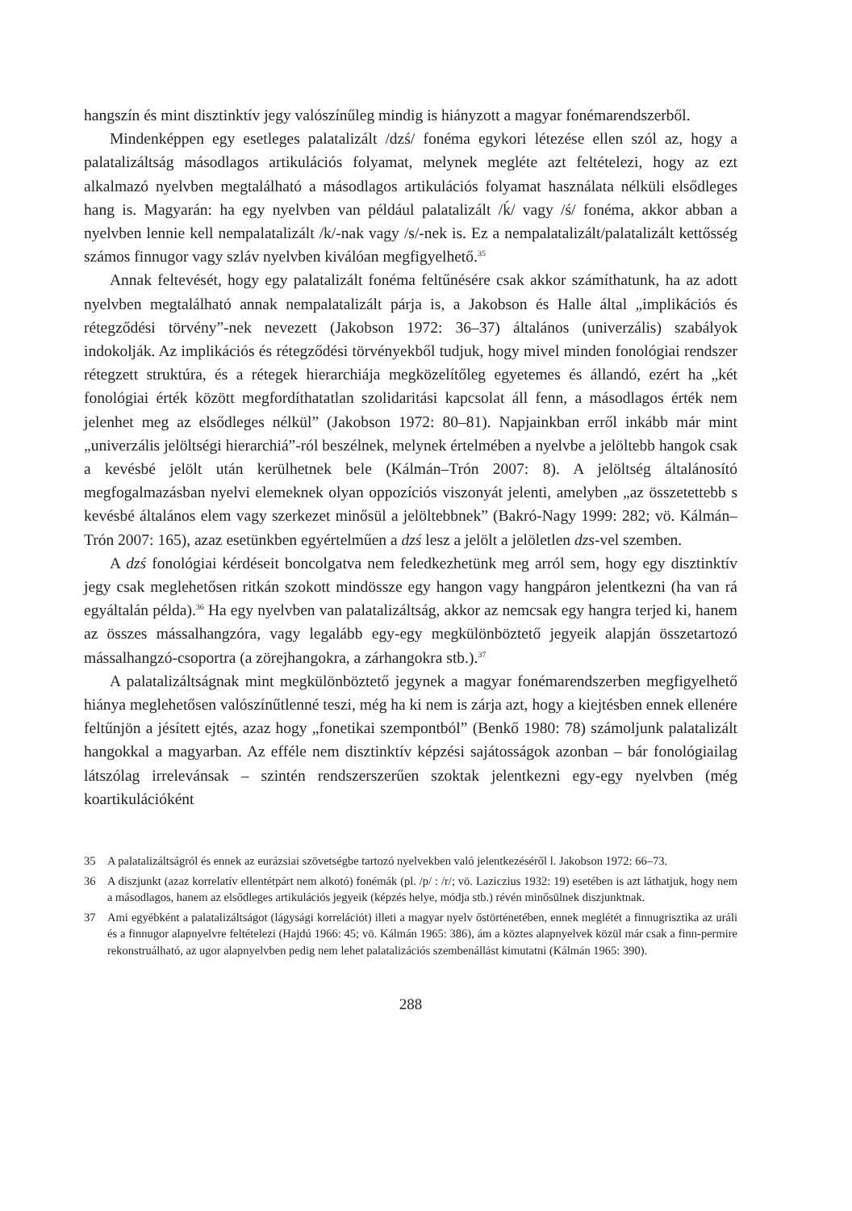hangszín és mint disztinktív jegy valószínűleg mindig is hiányzott a magyar fonéma­rendszerből.
Mindenképpen egy esetleges palatalizált /dzś/ fonéma egykori létezése ellen szól az, hogy a palatalizáltság másodlagos artikulációs folyamat, melynek megléte azt feltéte­lezi, hogy az ezt alkalmazó nyelvben megtalálható a másodlagos artikulációs folyamat használata nélküli elsődleges hang is. Magyarán: ha egy nyelvben van például palata­lizált /ḱ/ vagy /ś/ fonéma, akkor abban a nyelvben lennie kell nempalatalizált /k/-nak vagy /s/-nek is. Ez a nempalatalizált/palatalizált kettősség számos finnugor vagy szláv nyelvben kiválóan megfigyelhető.<sup>35</sup>
Annak feltevését, hogy egy palatalizált fonéma feltűnésére csak akkor számíthatunk, ha az adott nyelvben megtalálható annak nempalatalizált párja is, a Jakobson és Halle által „implikációs és rétegződési törvény”-nek nevezett (Jakobson 1972: 36–37) általános (univerzális) szabályok indokolják. Az implikációs és rétegződési törvényekből tudjuk, hogy mivel minden fonológiai rendszer rétegzett struktúra, és a rétegek hierarchiája megközelítőleg egyetemes és állandó, ezért ha „két fonológiai érték között megfordítha­tatlan szolidaritási kapcsolat áll fenn, a másodlagos érték nem jelenhet meg az elsődle­ges nélkül” (Jakobson 1972: 80–81). Napjainkban erről inkább már mint „univerzális je­löltségi hierarchiá”-ról beszélnek, melynek értelmében a nyelvbe a jelöltebb hangok csak a kevésbé jelölt után kerülhetnek bele (Kálmán–Trón 2007: 8). A jelöltség általánosító megfogalmazásban nyelvi elemeknek olyan oppozíciós viszonyát jelenti, amelyben „az összetettebb s kevésbé általános elem vagy szerkezet minősül a jelöltebbnek” (Bakró-Nagy 1999: 282; vö. Kálmán–Trón 2007: 165), azaz esetünkben egyértelműen a dzś lesz a jelölt a jelöletlen dzs-vel szemben.
A dzś fonológiai kérdéseit boncolgatva nem feledkezhetünk meg arról sem, hogy egy disztinktív jegy csak meglehetősen ritkán szokott mindössze egy hangon vagy hangpáron jelentkezni (ha van rá egyáltalán példa).<sup>36</sup> Ha egy nyelvben van palatali­záltság, akkor az nemcsak egy hangra terjed ki, hanem az összes mássalhangzóra, vagy legalább egy-egy megkülönböztető jegyeik alapján összetartozó mássalhangzó-cso­portra (a zörejhangokra, a zárhangokra stb.).<sup>37</sup>
A palatalizáltságnak mint megkülönböztető jegynek a magyar fonémarendszerben megfigyelhető hiánya meglehetősen valószínűtlenné teszi, még ha ki nem is zárja azt, hogy a kiejtésben ennek ellenére feltűnjön a jésített ejtés, azaz hogy „fonetikai szempont­ból” (Benkő 1980: 78) számoljunk palatalizált hangokkal a magyarban. Az efféle nem disztinktív képzési sajátosságok azonban – bár fonológiailag látszólag irrelevánsak – szintén rendszerszerűen szoktak jelentkezni egy-egy nyelvben (még koartikulációként
35 A palatalizáltságról és ennek az eurázsiai szövetségbe tartozó nyelvekben való jelentkezéséről l. Jakobson 1972: 66–73.
36 A diszjunkt (azaz korrelatív ellentétpárt nem alkotó) fonémák (pl. /p/ : /r/; vö. Laziczius 1932: 19) esetében is azt láthatjuk, hogy nem a másodlagos, hanem az elsődleges artikulációs jegyeik (képzés helye, módja stb.) révén minősülnek diszjunktnak.
37 Ami egyébként a palatalizáltságot (lágysági korrelációt) illeti a magyar nyelv őstörténetében, ennek meglétét a finnugrisztika az uráli és a finnugor alapnyelvre feltételezi (Hajdú 1966: 45; vö. Kálmán 1965: 386), ám a köztes alapnyelvek közül már csak a finn-permire rekonstruálható, az ugor alap­nyelvben pedig nem lehet palatalizációs szembenállást kimutatni (Kálmán 1965: 390).
288